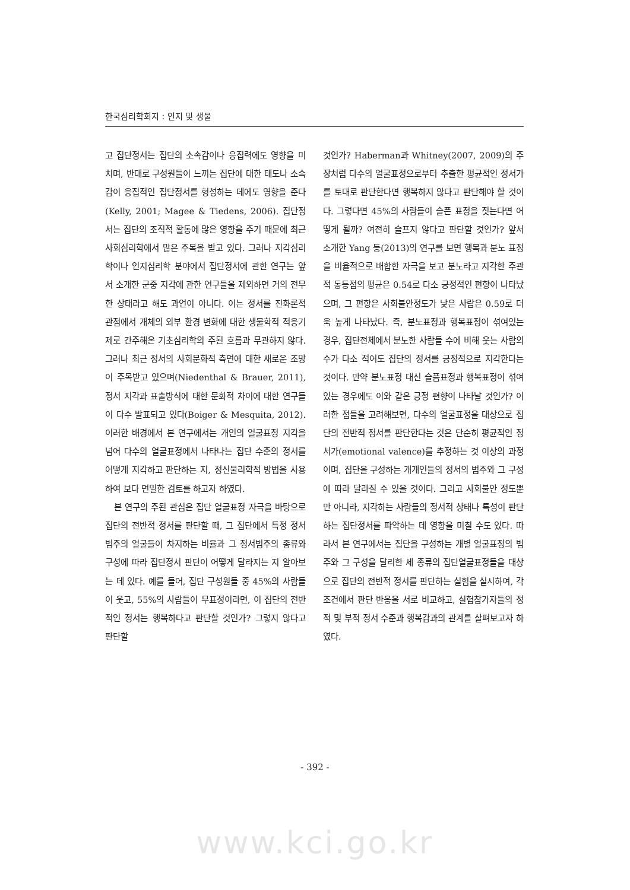한국심리학회지 : 인지 및 생물
고 집단정서는 집단의 소속감이나 응집력에도 영향을 미치며, 반대로 구성원들이 느끼는 집단에 대한 태도나 소속감이 응집적인 집단정서를 형성하는 데에도 영향을 준다(Kelly, 2001; Magee & Tiedens, 2006). 집단정서는 집단의 조직적 활동에 많은 영향을 주기 때문에 최근 사회심리학에서 많은 주목을 받고 있다. 그러나 지각심리학이나 인지심리학 분야에서 집단정서에 관한 연구는 앞서 소개한 군중 지각에 관한 연구들을 제외하면 거의 전무한 상태라고 해도 과언이 아니다. 이는 정서를 진화론적 관점에서 개체의 외부 환경 변화에 대한 생물학적 적응기제로 간주해온 기초심리학의 주된 흐름과 무관하지 않다. 그러나 최근 정서의 사회문화적 측면에 대한 새로운 조망이 주목받고 있으며(Niedenthal & Brauer, 2011), 정서 지각과 표출방식에 대한 문화적 차이에 대한 연구들이 다수 발표되고 있다(Boiger & Mesquita, 2012). 이러한 배경에서 본 연구에서는 개인의 얼굴표정 지각을 넘어 다수의 얼굴표정에서 나타나는 집단 수준의 정서를 어떻게 지각하고 판단하는 지, 정신물리학적 방법을 사용하여 보다 면밀한 검토를 하고자 하였다.
본 연구의 주된 관심은 집단 얼굴표정 자극을 바탕으로 집단의 전반적 정서를 판단할 때, 그 집단에서 특정 정서범주의 얼굴들이 차지하는 비율과 그 정서범주의 종류와 구성에 따라 집단정서 판단이 어떻게 달라지는 지 알아보는 데 있다. 예를 들어, 집단 구성원들 중 45%의 사람들이 웃고, 55%의 사람들이 무표정이라면, 이 집단의 전반적인 정서는 행복하다고 판단할 것인가? 그렇지 않다고 판단할
것인가? Haberman과 Whitney(2007, 2009)의 주장처럼 다수의 얼굴표정으로부터 추출한 평균적인 정서가를 토대로 판단한다면 행복하지 않다고 판단해야 할 것이다. 그렇다면 45%의 사람들이 슬픈 표정을 짓는다면 어떻게 될까? 여전히 슬프지 않다고 판단할 것인가? 앞서 소개한 Yang 등(2013)의 연구를 보면 행복과 분노 표정을 비율적으로 배합한 자극을 보고 분노라고 지각한 주관적 동등점의 평균은 0.54로 다소 긍정적인 편향이 나타났으며, 그 편향은 사회불안정도가 낮은 사람은 0.59로 더욱 높게 나타났다. 즉, 분노표정과 행복표정이 섞여있는 경우, 집단전체에서 분노한 사람들 수에 비해 웃는 사람의 수가 다소 적어도 집단의 정서를 긍정적으로 지각한다는 것이다. 만약 분노표정 대신 슬픔표정과 행복표정이 섞여있는 경우에도 이와 같은 긍정 편향이 나타날 것인가? 이러한 점들을 고려해보면, 다수의 얼굴표정을 대상으로 집단의 전반적 정서를 판단한다는 것은 단순히 평균적인 정서가(emotional valence)를 추정하는 것 이상의 과정이며, 집단을 구성하는 개개인들의 정서의 범주와 그 구성에 따라 달라질 수 있을 것이다. 그리고 사회불안 정도뿐만 아니라, 지각하는 사람들의 정서적 상태나 특성이 판단하는 집단정서를 파악하는 데 영향을 미칠 수도 있다. 따라서 본 연구에서는 집단을 구성하는 개별 얼굴표정의 범주와 그 구성을 달리한 세 종류의 집단얼굴표정들을 대상으로 집단의 전반적 정서를 판단하는 실험을 실시하여, 각 조건에서 판단 반응을 서로 비교하고, 실험참가자들의 정적 및 부적 정서 수준과 행복감과의 관계를 살펴보고자 하였다.
- 392 -
www.kci.go.kr